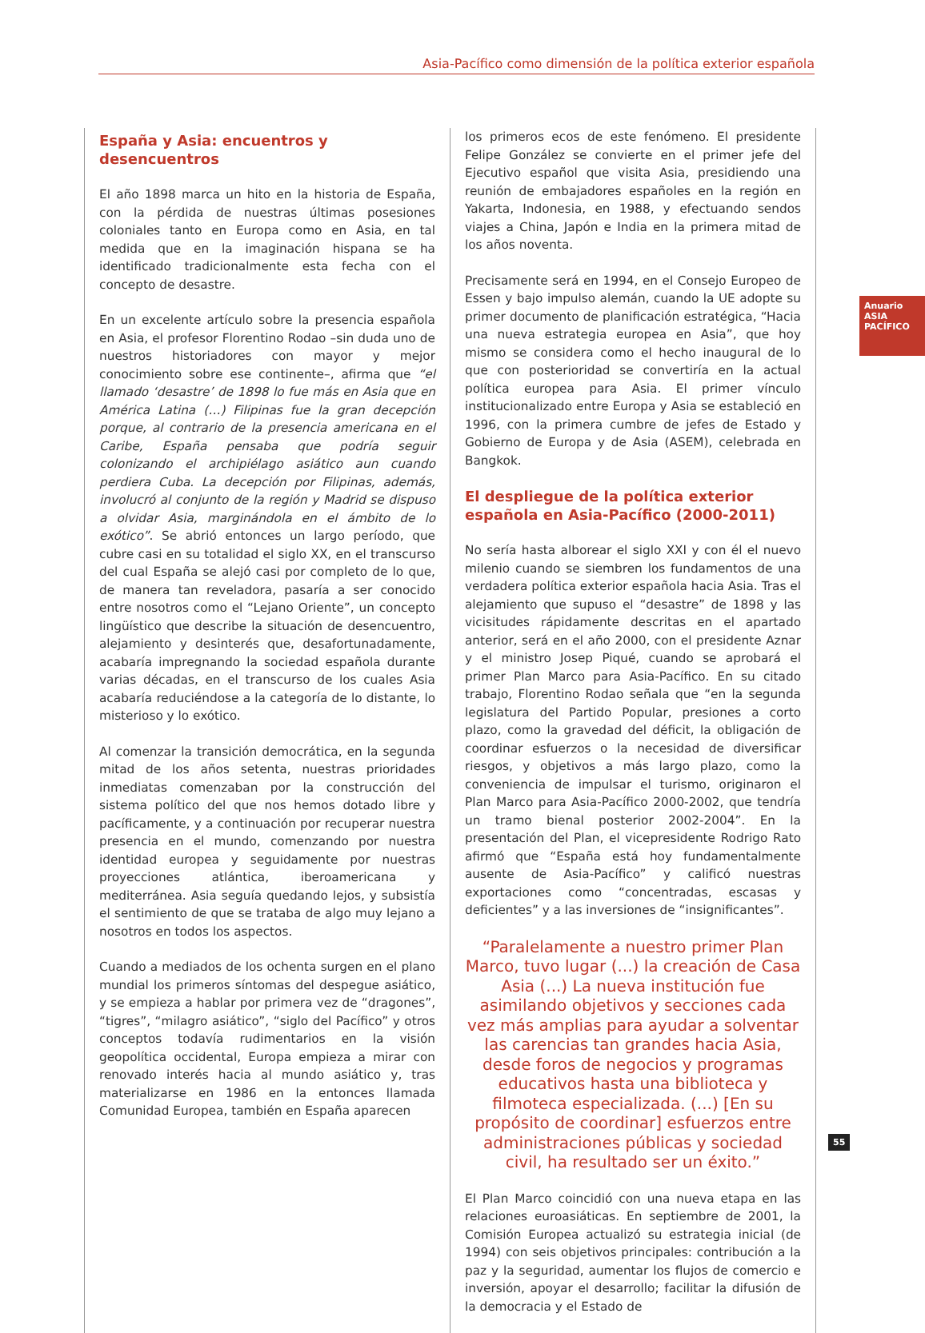Asia-Pacífico como dimensión de la política exterior española
Anuario ASIA PACÍFICO
España y Asia: encuentros y desencuentros
El año 1898 marca un hito en la historia de España, con la pérdida de nuestras últimas posesiones coloniales tanto en Europa como en Asia, en tal medida que en la imaginación hispana se ha identificado tradicionalmente esta fecha con el concepto de desastre.
En un excelente artículo sobre la presencia española en Asia, el profesor Florentino Rodao –sin duda uno de nuestros historiadores con mayor y mejor conocimiento sobre ese continente–, afirma que “el llamado ‘desastre’ de 1898 lo fue más en Asia que en América Latina (…) Filipinas fue la gran decepción porque, al contrario de la presencia americana en el Caribe, España pensaba que podría seguir colonizando el archipiélago asiático aun cuando perdiera Cuba. La decepción por Filipinas, además, involucró al conjunto de la región y Madrid se dispuso a olvidar Asia, marginándola en el ámbito de lo exótico”. Se abrió entonces un largo período, que cubre casi en su totalidad el siglo XX, en el transcurso del cual España se alejó casi por completo de lo que, de manera tan reveladora, pasaría a ser conocido entre nosotros como el “Lejano Oriente”, un concepto lingüístico que describe la situación de desencuentro, alejamiento y desinterés que, desafortunadamente, acabaría impregnando la sociedad española durante varias décadas, en el transcurso de los cuales Asia acabaría reduciéndose a la categoría de lo distante, lo misterioso y lo exótico.
Al comenzar la transición democrática, en la segunda mitad de los años setenta, nuestras prioridades inmediatas comenzaban por la construcción del sistema político del que nos hemos dotado libre y pacíficamente, y a continuación por recuperar nuestra presencia en el mundo, comenzando por nuestra identidad europea y seguidamente por nuestras proyecciones atlántica, iberoamericana y mediterránea. Asia seguía quedando lejos, y subsistía el sentimiento de que se trataba de algo muy lejano a nosotros en todos los aspectos.
Cuando a mediados de los ochenta surgen en el plano mundial los primeros síntomas del despegue asiático, y se empieza a hablar por primera vez de “dragones”, “tigres”, “milagro asiático”, “siglo del Pacífico” y otros conceptos todavía rudimentarios en la visión geopolítica occidental, Europa empieza a mirar con renovado interés hacia al mundo asiático y, tras materializarse en 1986 en la entonces llamada Comunidad Europea, también en España aparecen
los primeros ecos de este fenómeno. El presidente Felipe González se convierte en el primer jefe del Ejecutivo español que visita Asia, presidiendo una reunión de embajadores españoles en la región en Yakarta, Indonesia, en 1988, y efectuando sendos viajes a China, Japón e India en la primera mitad de los años noventa.
Precisamente será en 1994, en el Consejo Europeo de Essen y bajo impulso alemán, cuando la UE adopte su primer documento de planificación estratégica, “Hacia una nueva estrategia europea en Asia”, que hoy mismo se considera como el hecho inaugural de lo que con posterioridad se convertiría en la actual política europea para Asia. El primer vínculo institucionalizado entre Europa y Asia se estableció en 1996, con la primera cumbre de jefes de Estado y Gobierno de Europa y de Asia (ASEM), celebrada en Bangkok.
El despliegue de la política exterior española en Asia-Pacífico (2000-2011)
No sería hasta alborear el siglo XXI y con él el nuevo milenio cuando se siembren los fundamentos de una verdadera política exterior española hacia Asia. Tras el alejamiento que supuso el “desastre” de 1898 y las vicisitudes rápidamente descritas en el apartado anterior, será en el año 2000, con el presidente Aznar y el ministro Josep Piqué, cuando se aprobará el primer Plan Marco para Asia-Pacífico. En su citado trabajo, Florentino Rodao señala que “en la segunda legislatura del Partido Popular, presiones a corto plazo, como la gravedad del déficit, la obligación de coordinar esfuerzos o la necesidad de diversificar riesgos, y objetivos a más largo plazo, como la conveniencia de impulsar el turismo, originaron el Plan Marco para Asia-Pacífico 2000-2002, que tendría un tramo bienal posterior 2002-2004”. En la presentación del Plan, el vicepresidente Rodrigo Rato afirmó que “España está hoy fundamentalmente ausente de Asia-Pacífico” y calificó nuestras exportaciones como “concentradas, escasas y deficientes” y a las inversiones de “insignificantes”.
“Paralelamente a nuestro primer Plan Marco, tuvo lugar (...) la creación de Casa Asia (...) La nueva institución fue asimilando objetivos y secciones cada vez más amplias para ayudar a solventar las carencias tan grandes hacia Asia, desde foros de negocios y programas educativos hasta una biblioteca y filmoteca especializada. (...) [En su propósito de coordinar] esfuerzos entre administraciones públicas y sociedad civil, ha resultado ser un éxito.”
El Plan Marco coincidió con una nueva etapa en las relaciones euroasiáticas. En septiembre de 2001, la Comisión Europea actualizó su estrategia inicial (de 1994) con seis objetivos principales: contribución a la paz y la seguridad, aumentar los flujos de comercio e inversión, apoyar el desarrollo; facilitar la difusión de la democracia y el Estado de
55